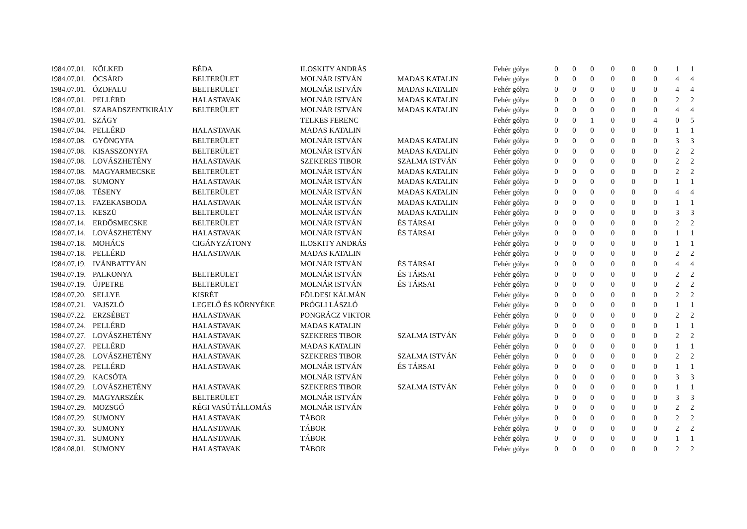| 1984.07.01. | KÖLKED | BÉDA | ILOSKITY ANDRÁS | | Fehér gólya | 0 | 0 | 0 | 0 | 0 | 0 | 1 | 1 |
| 1984.07.01. | ÓCSÁRD | BELTERÜLET | MOLNÁR ISTVÁN | MADAS KATALIN | Fehér gólya | 0 | 0 | 0 | 0 | 0 | 0 | 4 | 4 |
| 1984.07.01. | ÓZDFALU | BELTERÜLET | MOLNÁR ISTVÁN | MADAS KATALIN | Fehér gólya | 0 | 0 | 0 | 0 | 0 | 0 | 4 | 4 |
| 1984.07.01. | PELLÉRD | HALASTAVAK | MOLNÁR ISTVÁN | MADAS KATALIN | Fehér gólya | 0 | 0 | 0 | 0 | 0 | 0 | 2 | 2 |
| 1984.07.01. | SZABADSZENTKIRÁLY | BELTERÜLET | MOLNÁR ISTVÁN | MADAS KATALIN | Fehér gólya | 0 | 0 | 0 | 0 | 0 | 0 | 4 | 4 |
| 1984.07.01. | SZÁGY | | TELKES FERENC | | Fehér gólya | 0 | 0 | 1 | 0 | 0 | 4 | 0 | 5 |
| 1984.07.04. | PELLÉRD | HALASTAVAK | MADAS KATALIN | | Fehér gólya | 0 | 0 | 0 | 0 | 0 | 0 | 1 | 1 |
| 1984.07.08. | GYÖNGYFA | BELTERÜLET | MOLNÁR ISTVÁN | MADAS KATALIN | Fehér gólya | 0 | 0 | 0 | 0 | 0 | 0 | 3 | 3 |
| 1984.07.08. | KISASSZONYFA | BELTERÜLET | MOLNÁR ISTVÁN | MADAS KATALIN | Fehér gólya | 0 | 0 | 0 | 0 | 0 | 0 | 2 | 2 |
| 1984.07.08. | LOVÁSZHETÉNY | HALASTAVAK | SZEKERES TIBOR | SZALMA ISTVÁN | Fehér gólya | 0 | 0 | 0 | 0 | 0 | 0 | 2 | 2 |
| 1984.07.08. | MAGYARMECSKE | BELTERÜLET | MOLNÁR ISTVÁN | MADAS KATALIN | Fehér gólya | 0 | 0 | 0 | 0 | 0 | 0 | 2 | 2 |
| 1984.07.08. | SUMONY | HALASTAVAK | MOLNÁR ISTVÁN | MADAS KATALIN | Fehér gólya | 0 | 0 | 0 | 0 | 0 | 0 | 1 | 1 |
| 1984.07.08. | TÉSENY | BELTERÜLET | MOLNÁR ISTVÁN | MADAS KATALIN | Fehér gólya | 0 | 0 | 0 | 0 | 0 | 0 | 4 | 4 |
| 1984.07.13. | FAZEKASBODA | HALASTAVAK | MOLNÁR ISTVÁN | MADAS KATALIN | Fehér gólya | 0 | 0 | 0 | 0 | 0 | 0 | 1 | 1 |
| 1984.07.13. | KESZÜ | BELTERÜLET | MOLNÁR ISTVÁN | MADAS KATALIN | Fehér gólya | 0 | 0 | 0 | 0 | 0 | 0 | 3 | 3 |
| 1984.07.14. | ERDŐSMECSKE | BELTERÜLET | MOLNÁR ISTVÁN | ÉS TÁRSAI | Fehér gólya | 0 | 0 | 0 | 0 | 0 | 0 | 2 | 2 |
| 1984.07.14. | LOVÁSZHETÉNY | HALASTAVAK | MOLNÁR ISTVÁN | ÉS TÁRSAI | Fehér gólya | 0 | 0 | 0 | 0 | 0 | 0 | 1 | 1 |
| 1984.07.18. | MOHÁCS | CIGÁNYZÁTONY | ILOSKITY ANDRÁS | | Fehér gólya | 0 | 0 | 0 | 0 | 0 | 0 | 1 | 1 |
| 1984.07.18. | PELLÉRD | HALASTAVAK | MADAS KATALIN | | Fehér gólya | 0 | 0 | 0 | 0 | 0 | 0 | 2 | 2 |
| 1984.07.19. | IVÁNBATTYÁN | | MOLNÁR ISTVÁN | ÉS TÁRSAI | Fehér gólya | 0 | 0 | 0 | 0 | 0 | 0 | 4 | 4 |
| 1984.07.19. | PALKONYA | BELTERÜLET | MOLNÁR ISTVÁN | ÉS TÁRSAI | Fehér gólya | 0 | 0 | 0 | 0 | 0 | 0 | 2 | 2 |
| 1984.07.19. | ÚJPETRE | BELTERÜLET | MOLNÁR ISTVÁN | ÉS TÁRSAI | Fehér gólya | 0 | 0 | 0 | 0 | 0 | 0 | 2 | 2 |
| 1984.07.20. | SELLYE | KISRÉT | FÖLDESI KÁLMÁN | | Fehér gólya | 0 | 0 | 0 | 0 | 0 | 0 | 2 | 2 |
| 1984.07.21. | VAJSZLÓ | LEGELŐ ÉS KÖRNYÉKE | PRÓGLI LÁSZLÓ | | Fehér gólya | 0 | 0 | 0 | 0 | 0 | 0 | 1 | 1 |
| 1984.07.22. | ERZSÉBET | HALASTAVAK | PONGRÁCZ VIKTOR | | Fehér gólya | 0 | 0 | 0 | 0 | 0 | 0 | 2 | 2 |
| 1984.07.24. | PELLÉRD | HALASTAVAK | MADAS KATALIN | | Fehér gólya | 0 | 0 | 0 | 0 | 0 | 0 | 1 | 1 |
| 1984.07.27. | LOVÁSZHETÉNY | HALASTAVAK | SZEKERES TIBOR | SZALMA ISTVÁN | Fehér gólya | 0 | 0 | 0 | 0 | 0 | 0 | 2 | 2 |
| 1984.07.27. | PELLÉRD | HALASTAVAK | MADAS KATALIN | | Fehér gólya | 0 | 0 | 0 | 0 | 0 | 0 | 1 | 1 |
| 1984.07.28. | LOVÁSZHETÉNY | HALASTAVAK | SZEKERES TIBOR | SZALMA ISTVÁN | Fehér gólya | 0 | 0 | 0 | 0 | 0 | 0 | 2 | 2 |
| 1984.07.28. | PELLÉRD | HALASTAVAK | MOLNÁR ISTVÁN | ÉS TÁRSAI | Fehér gólya | 0 | 0 | 0 | 0 | 0 | 0 | 1 | 1 |
| 1984.07.29. | KACSÓTA | | MOLNÁR ISTVÁN | | Fehér gólya | 0 | 0 | 0 | 0 | 0 | 0 | 3 | 3 |
| 1984.07.29. | LOVÁSZHETÉNY | HALASTAVAK | SZEKERES TIBOR | SZALMA ISTVÁN | Fehér gólya | 0 | 0 | 0 | 0 | 0 | 0 | 1 | 1 |
| 1984.07.29. | MAGYARSZÉK | BELTERÜLET | MOLNÁR ISTVÁN | | Fehér gólya | 0 | 0 | 0 | 0 | 0 | 0 | 3 | 3 |
| 1984.07.29. | MOZSGÓ | RÉGI VASÚTÁLLOMÁS | MOLNÁR ISTVÁN | | Fehér gólya | 0 | 0 | 0 | 0 | 0 | 0 | 2 | 2 |
| 1984.07.29. | SUMONY | HALASTAVAK | TÁBOR | | Fehér gólya | 0 | 0 | 0 | 0 | 0 | 0 | 2 | 2 |
| 1984.07.30. | SUMONY | HALASTAVAK | TÁBOR | | Fehér gólya | 0 | 0 | 0 | 0 | 0 | 0 | 2 | 2 |
| 1984.07.31. | SUMONY | HALASTAVAK | TÁBOR | | Fehér gólya | 0 | 0 | 0 | 0 | 0 | 0 | 1 | 1 |
| 1984.08.01. | SUMONY | HALASTAVAK | TÁBOR | | Fehér gólya | 0 | 0 | 0 | 0 | 0 | 0 | 2 | 2 |